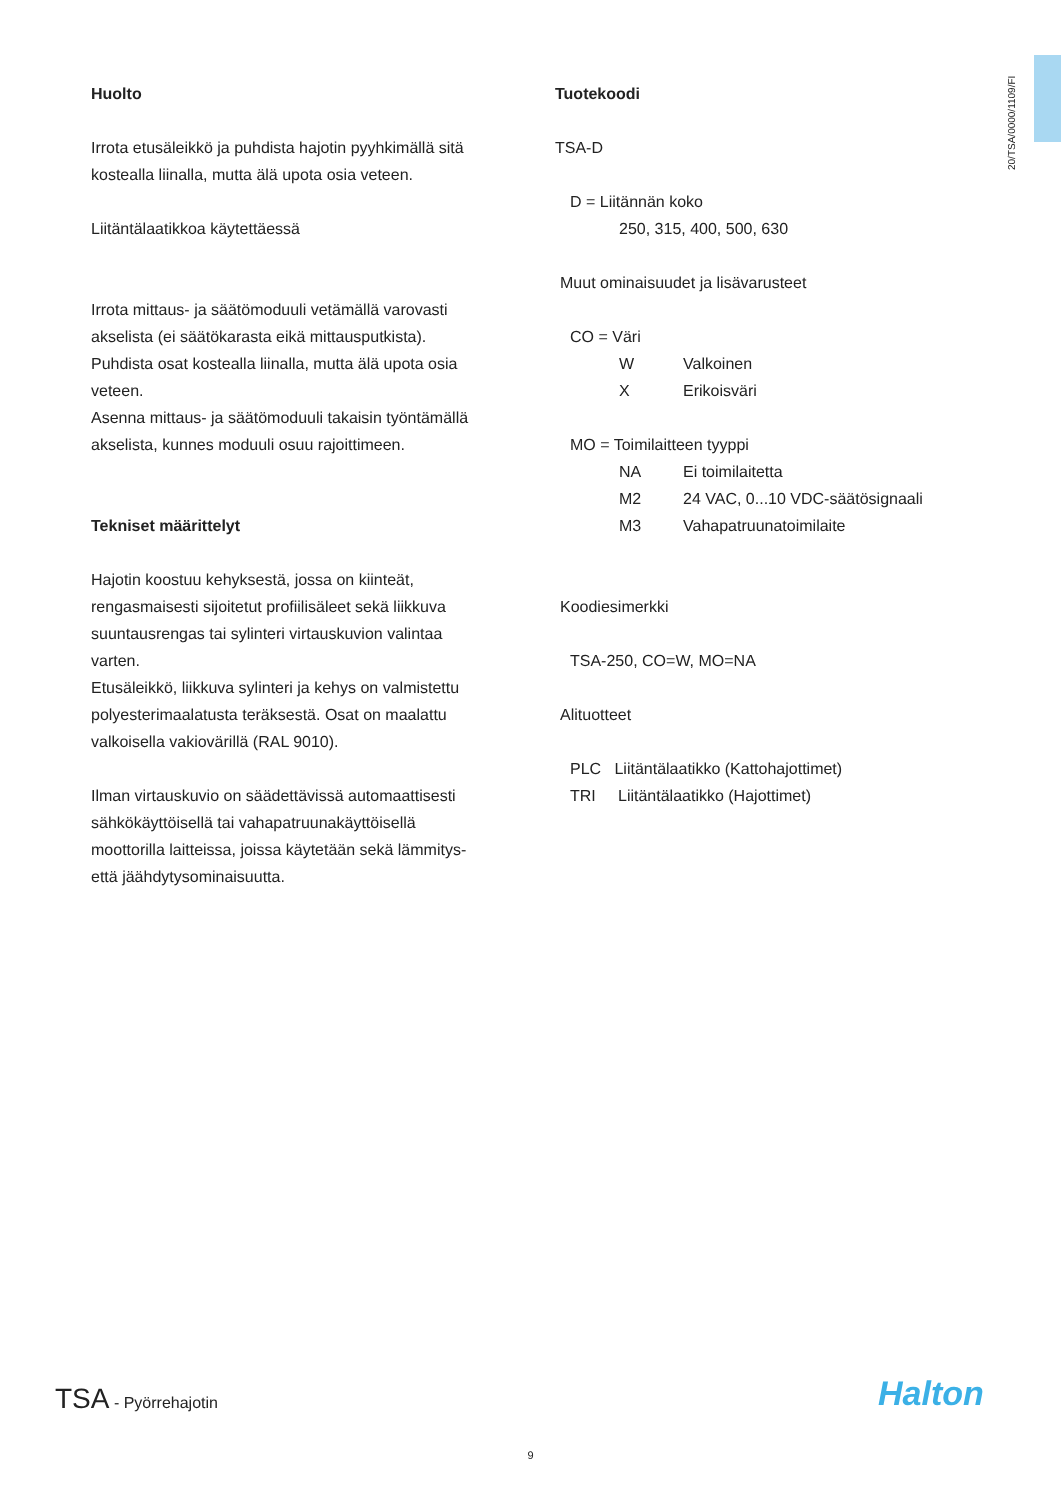20/TSA/0000/1109/FI
Huolto
Irrota etusäleikkö ja puhdista hajotin pyyhkimällä sitä kostealla liinalla, mutta älä upota osia veteen.
Liitäntälaatikkoa käytettäessä
Irrota mittaus- ja säätömoduuli vetämällä varovasti akselista (ei säätökarasta eikä mittausputkista).
Puhdista osat kostealla liinalla, mutta älä upota osia veteen.
Asenna mittaus- ja säätömoduuli takaisin työntämällä akselista, kunnes moduuli osuu rajoittimeen.
Tekniset määrittelyt
Hajotin koostuu kehyksestä, jossa on kiinteät, rengasmaisesti sijoitetut profiilisäleet sekä liikkuva suuntausrengas tai sylinteri virtauskuvion valintaa varten.
Etusäleikkö, liikkuva sylinteri ja kehys on valmistettu polyesterimaalatusta teräksestä. Osat on maalattu valkoisella vakiovärillä (RAL 9010).
Ilman virtauskuvio on säädettävissä automaattisesti sähkökäyttöisellä tai vahapatruunakäyttöisellä moottorilla laitteissa, joissa käytetään sekä lämmitys- että jäähdytysominaisuutta.
Tuotekoodi
TSA-D
D = Liitännän koko
250, 315, 400, 500, 630
Muut ominaisuudet ja lisävarusteet
CO = Väri
W Valkoinen
X Erikoisväri
MO = Toimilaitteen tyyppi
NA Ei toimilaitetta
M2 24 VAC, 0...10 VDC-säätösignaali
M3 Vahapatruunatoimilaite
Koodiesimerkki
TSA-250, CO=W, MO=NA
Alituotteet
PLC Liitäntälaatikko (Kattohajottimet)
TRI Liitäntälaatikko (Hajottimet)
TSA - Pyörrehajotin Halton
9